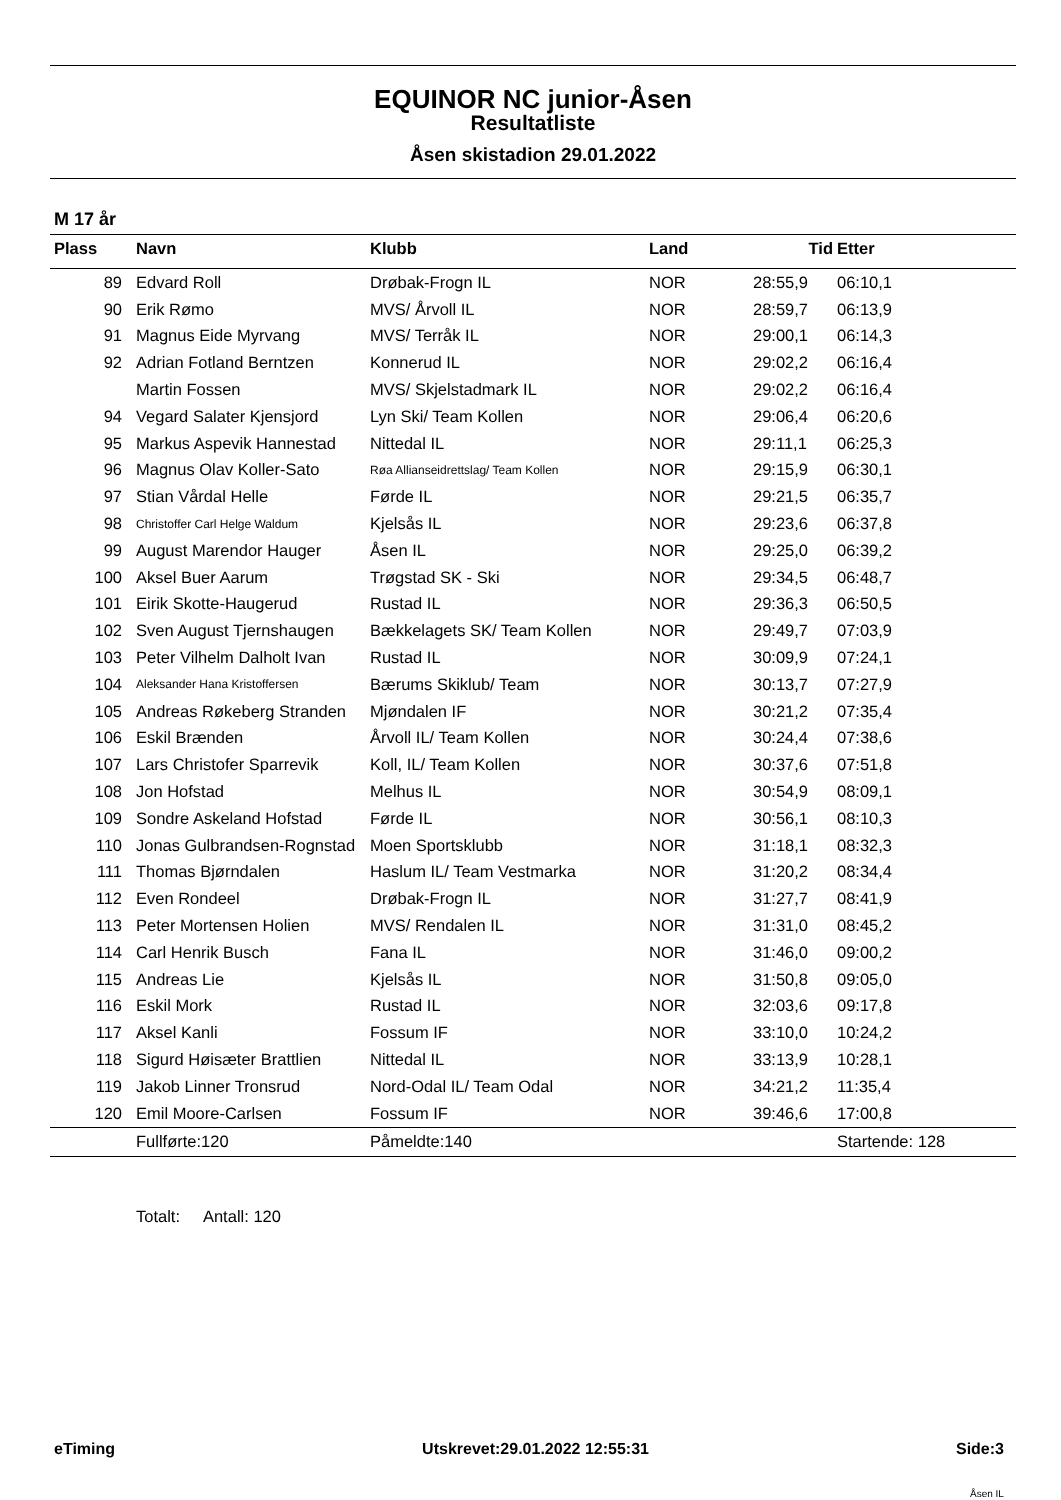EQUINOR NC junior-Åsen
Resultatliste
Åsen skistadion 29.01.2022
M 17 år
| Plass | Navn | Klubb | Land | Tid | Etter |
| --- | --- | --- | --- | --- | --- |
| 89 | Edvard Roll | Drøbak-Frogn IL | NOR | 28:55,9 | 06:10,1 |
| 90 | Erik Rømo | MVS/ Årvoll IL | NOR | 28:59,7 | 06:13,9 |
| 91 | Magnus Eide Myrvang | MVS/ Terråk IL | NOR | 29:00,1 | 06:14,3 |
| 92 | Adrian Fotland Berntzen | Konnerud IL | NOR | 29:02,2 | 06:16,4 |
| | Martin Fossen | MVS/ Skjelstadmark IL | NOR | 29:02,2 | 06:16,4 |
| 94 | Vegard Salater Kjensjord | Lyn Ski/ Team Kollen | NOR | 29:06,4 | 06:20,6 |
| 95 | Markus Aspevik Hannestad | Nittedal IL | NOR | 29:11,1 | 06:25,3 |
| 96 | Magnus Olav Koller-Sato | Røa Allianseidrettslag/ Team Kollen | NOR | 29:15,9 | 06:30,1 |
| 97 | Stian Vårdal Helle | Førde IL | NOR | 29:21,5 | 06:35,7 |
| 98 | Christoffer Carl Helge Waldum | Kjelsås IL | NOR | 29:23,6 | 06:37,8 |
| 99 | August Marendor Hauger | Åsen IL | NOR | 29:25,0 | 06:39,2 |
| 100 | Aksel Buer Aarum | Trøgstad SK - Ski | NOR | 29:34,5 | 06:48,7 |
| 101 | Eirik Skotte-Haugerud | Rustad IL | NOR | 29:36,3 | 06:50,5 |
| 102 | Sven August Tjernshaugen | Bækkelagets SK/ Team Kollen | NOR | 29:49,7 | 07:03,9 |
| 103 | Peter Vilhelm Dalholt Ivan | Rustad IL | NOR | 30:09,9 | 07:24,1 |
| 104 | Aleksander Hana Kristoffersen | Bærums Skiklub/ Team | NOR | 30:13,7 | 07:27,9 |
| 105 | Andreas Røkeberg Stranden | Mjøndalen IF | NOR | 30:21,2 | 07:35,4 |
| 106 | Eskil Brænden | Årvoll IL/ Team Kollen | NOR | 30:24,4 | 07:38,6 |
| 107 | Lars Christofer Sparrevik | Koll, IL/ Team Kollen | NOR | 30:37,6 | 07:51,8 |
| 108 | Jon Hofstad | Melhus IL | NOR | 30:54,9 | 08:09,1 |
| 109 | Sondre Askeland Hofstad | Førde IL | NOR | 30:56,1 | 08:10,3 |
| 110 | Jonas Gulbrandsen-Rognstad | Moen Sportsklubb | NOR | 31:18,1 | 08:32,3 |
| 111 | Thomas Bjørndalen | Haslum IL/ Team Vestmarka | NOR | 31:20,2 | 08:34,4 |
| 112 | Even Rondeel | Drøbak-Frogn IL | NOR | 31:27,7 | 08:41,9 |
| 113 | Peter Mortensen Holien | MVS/ Rendalen IL | NOR | 31:31,0 | 08:45,2 |
| 114 | Carl Henrik Busch | Fana IL | NOR | 31:46,0 | 09:00,2 |
| 115 | Andreas Lie | Kjelsås IL | NOR | 31:50,8 | 09:05,0 |
| 116 | Eskil Mork | Rustad IL | NOR | 32:03,6 | 09:17,8 |
| 117 | Aksel Kanli | Fossum IF | NOR | 33:10,0 | 10:24,2 |
| 118 | Sigurd Høisæter Brattlien | Nittedal IL | NOR | 33:13,9 | 10:28,1 |
| 119 | Jakob Linner Tronsrud | Nord-Odal IL/ Team Odal | NOR | 34:21,2 | 11:35,4 |
| 120 | Emil Moore-Carlsen | Fossum IF | NOR | 39:46,6 | 17:00,8 |
| | Fullførte:120 | Påmeldte:140 | | | Startende: 128 |
Totalt: Antall: 120
eTiming Utskrevet:29.01.2022 12:55:31 Side:3
Åsen IL